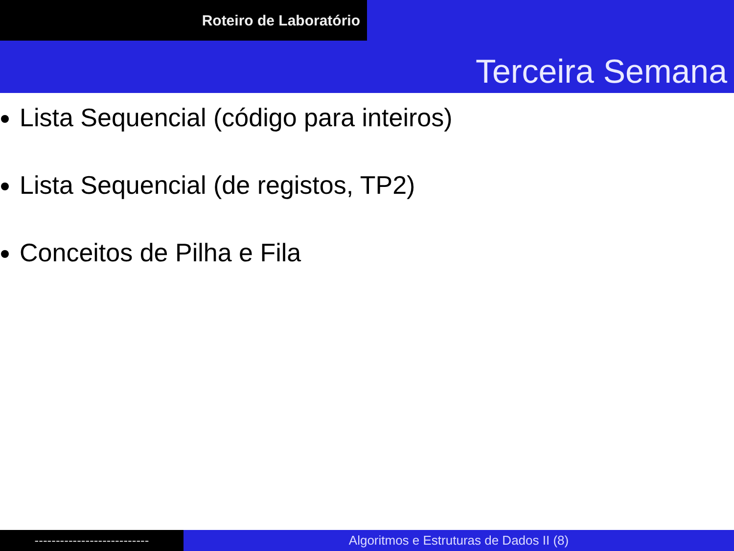Roteiro de Laboratório
Terceira Semana
Lista Sequencial (código para inteiros)
Lista Sequencial (de registos, TP2)
Conceitos de Pilha e Fila
---------------------------
Algoritmos e Estruturas de Dados II (8)